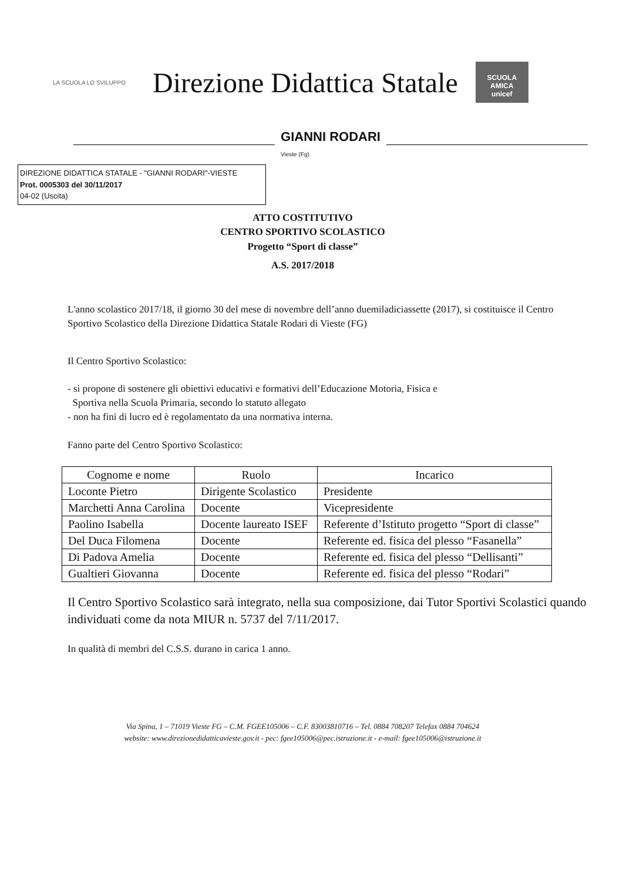LA SCUOLA LO SVILUPPO
Direzione Didattica Statale
SCUOLA AMICA
unicef
GIANNI RODARI
Vieste (Fg)
DIREZIONE DIDATTICA STATALE - "GIANNI RODARI"-VIESTE
Prot. 0005303 del 30/11/2017
04-02 (Uscita)
ATTO COSTITUTIVO
CENTRO SPORTIVO SCOLASTICO
Progetto “Sport di classe”
A.S. 2017/2018
L'anno scolastico 2017/18, il giorno 30 del mese di novembre dell’anno duemiladiciassette (2017), si costituisce il Centro Sportivo Scolastico della Direzione Didattica Statale Rodari di Vieste (FG)
Il Centro Sportivo Scolastico:
- si propone di sostenere gli obiettivi educativi e formativi dell’Educazione Motoria, Fisica e
Sportiva nella Scuola Primaria, secondo lo statuto allegato
- non ha fini di lucro ed è regolamentato da una normativa interna.
Fanno parte del Centro Sportivo Scolastico:
| Cognome e nome | Ruolo | Incarico |
| --- | --- | --- |
| Loconte Pietro | Dirigente Scolastico | Presidente |
| Marchetti Anna Carolina | Docente | Vicepresidente |
| Paolino Isabella | Docente laureato ISEF | Referente d’Istituto progetto “Sport di classe” |
| Del Duca Filomena | Docente | Referente ed. fisica del plesso “Fasanella” |
| Di Padova Amelia | Docente | Referente ed. fisica del plesso “Dellisanti” |
| Gualtieri Giovanna | Docente | Referente ed. fisica del plesso “Rodari” |
Il Centro Sportivo Scolastico sarà integrato, nella sua composizione, dai Tutor Sportivi Scolastici quando individuati come da nota MIUR n. 5737 del 7/11/2017.
In qualità di membri del C.S.S. durano in carica 1 anno.
Via Spina, 1 – 71019 Vieste FG – C.M. FGEE105006 – C.F. 83003810716 – Tel. 0884 708207 Telefax 0884 704624
website: www.direzionedidatticavieste.gov.it - pec: fgee105006@pec.istruzione.it - e-mail: fgee105006@istruzione.it